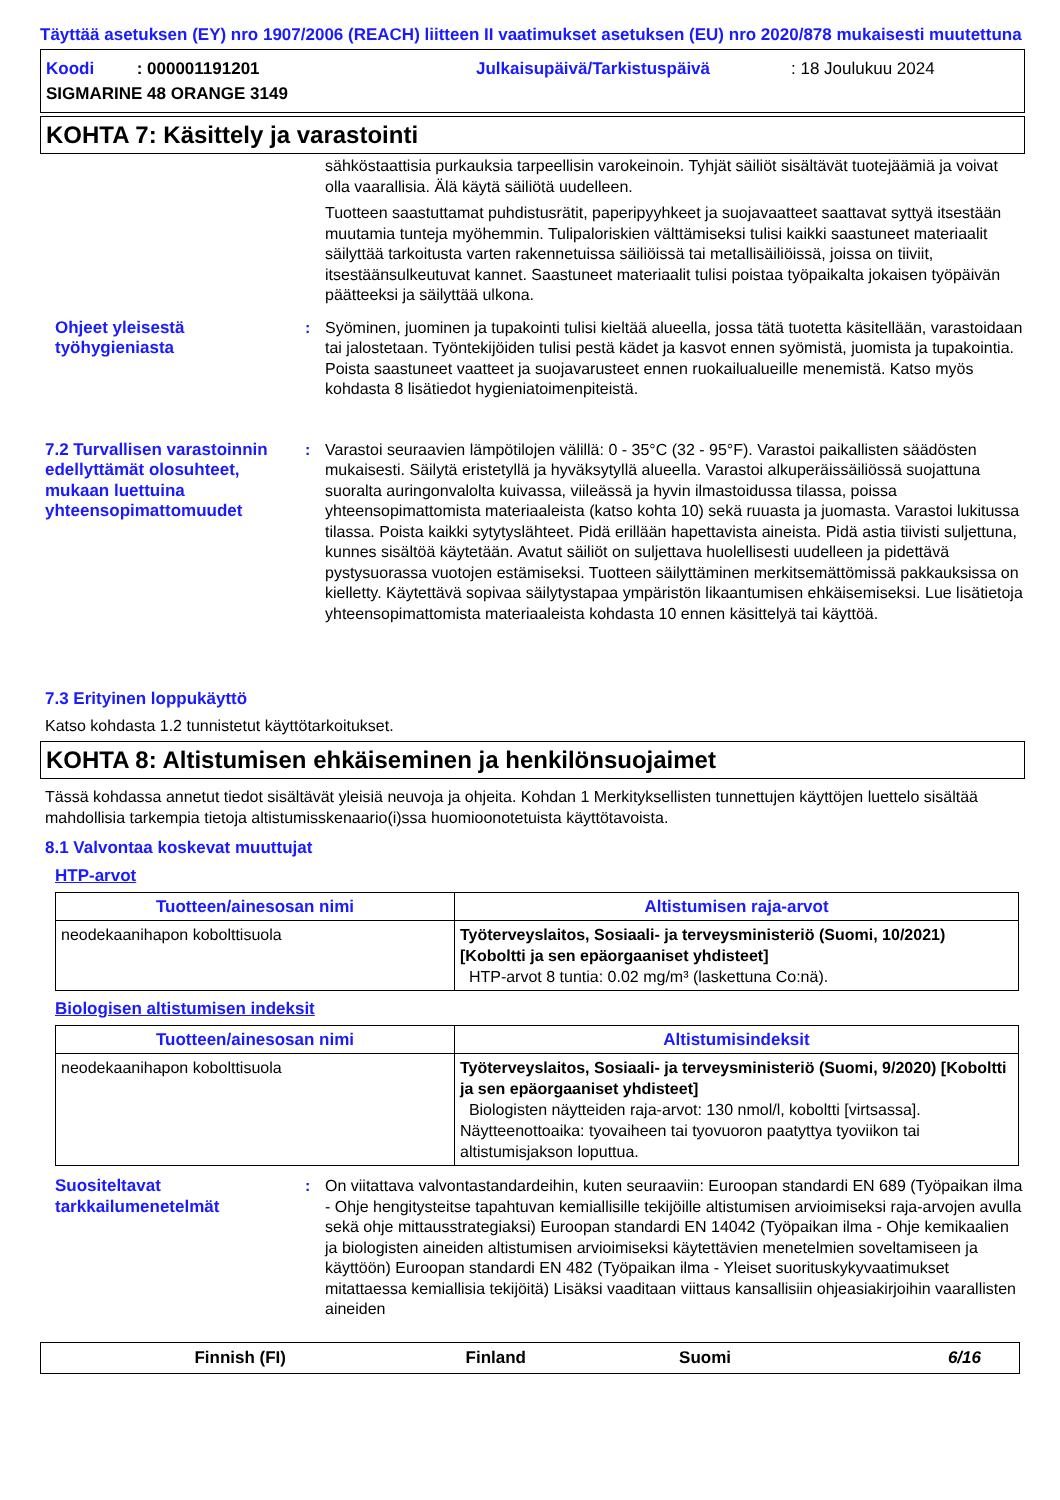Täyttää asetuksen (EY) nro 1907/2006 (REACH) liitteen II vaatimukset asetuksen (EU) nro 2020/878 mukaisesti muutettuna
Koodi : 000001191201 Julkaisupäivä/Tarkistuspäivä: 18 Joulukuu 2024
SIGMARINE 48 ORANGE 3149
KOHTA 7: Käsittely ja varastointi
sähköstaattisia purkauksia tarpeellisin varokeinoin. Tyhjät säiliöt sisältävät tuotejäämiä ja voivat olla vaarallisia. Älä käytä säiliötä uudelleen.
Tuotteen saastuttamat puhdistusrätit, paperipyyhkeet ja suojavaatteet saattavat syttyä itsestään muutamia tunteja myöhemmin. Tulipaloriskien välttämiseksi tulisi kaikki saastuneet materiaalit säilyttää tarkoitusta varten rakennetuissa säiliöissä tai metallisäiliöissä, joissa on tiiviit, itsestäänsulkeutuvat kannet. Saastuneet materiaalit tulisi poistaa työpaikalta jokaisen työpäivän päätteeksi ja säilyttää ulkona.
Ohjeet yleisestä työhygieniasta
: Syöminen, juominen ja tupakointi tulisi kieltää alueella, jossa tätä tuotetta käsitellään, varastoidaan tai jalostetaan. Työntekijöiden tulisi pestä kädet ja kasvot ennen syömistä, juomista ja tupakointia. Poista saastuneet vaatteet ja suojavarusteet ennen ruokailualueille menemistä. Katso myös kohdasta 8 lisätiedot hygieniatoimenpiteistä.
7.2 Turvallisen varastoinnin edellyttämät olosuhteet, mukaan luettuina yhteensopimattomuudet
: Varastoi seuraavien lämpötilojen välillä: 0 - 35°C (32 - 95°F). Varastoi paikallisten säädösten mukaisesti. Säilytä eristetyllä ja hyväksytyllä alueella. Varastoi alkuperäissäiliössä suojattuna suoralta auringonvalolta kuivassa, viileässä ja hyvin ilmastoidussa tilassa, poissa yhteensopimattomista materiaaleista (katso kohta 10) sekä ruuasta ja juomasta. Varastoi lukitussa tilassa. Poista kaikki sytytyslähteet. Pidä erillään hapettavista aineista. Pidä astia tiivisti suljettuna, kunnes sisältöä käytetään. Avatut säiliöt on suljettava huolellisesti uudelleen ja pidettävä pystysuorassa vuotojen estämiseksi. Tuotteen säilyttäminen merkitsemättömissä pakkauksissa on kielletty. Käytettävä sopivaa säilytystapaa ympäristön likaantumisen ehkäisemiseksi. Lue lisätietoja yhteensopimattomista materiaaleista kohdasta 10 ennen käsittelyä tai käyttöä.
7.3 Erityinen loppukäyttö
Katso kohdasta 1.2 tunnistetut käyttötarkoitukset.
KOHTA 8: Altistumisen ehkäiseminen ja henkilönsuojaimet
Tässä kohdassa annetut tiedot sisältävät yleisiä neuvoja ja ohjeita. Kohdan 1 Merkityksellisten tunnettujen käyttöjen luettelo sisältää mahdollisia tarkempia tietoja altistumisskenaario(i)ssa huomioonotetuista käyttötavoista.
8.1 Valvontaa koskevat muuttujat
HTP-arvot
| Tuotteen/ainesosan nimi | Altistumisen raja-arvot |
| --- | --- |
| neodekaanihapon kobolttisuola | Työterveyslaitos, Sosiaali- ja terveysministeriö (Suomi, 10/2021) [Koboltti ja sen epäorgaaniset yhdisteet] HTP-arvot 8 tuntia: 0.02 mg/m³ (laskettuna Co:nä). |
Biologisen altistumisen indeksit
| Tuotteen/ainesosan nimi | Altistumisindeksit |
| --- | --- |
| neodekaanihapon kobolttisuola | Työterveyslaitos, Sosiaali- ja terveysministeriö (Suomi, 9/2020) [Koboltti ja sen epäorgaaniset yhdisteet] Biologisten näytteiden raja-arvot: 130 nmol/l, koboltti [virtsassa]. Näytteenottoaika: tyovaiheen tai tyovuoron paatyttya tyoviikon tai altistumisjakson loputtua. |
Suositeltavat tarkkailumenetelmät
: On viitattava valvontastandardeihin, kuten seuraaviin: Euroopan standardi EN 689 (Työpaikan ilma - Ohje hengitysteitse tapahtuvan kemiallisille tekijöille altistumisen arvioimiseksi raja-arvojen avulla sekä ohje mittausstrategiaksi) Euroopan standardi EN 14042 (Työpaikan ilma - Ohje kemikaalien ja biologisten aineiden altistumisen arvioimiseksi käytettävien menetelmien soveltamiseen ja käyttöön) Euroopan standardi EN 482 (Työpaikan ilma - Yleiset suorituskykyvaatimukset mitattaessa kemiallisia tekijöitä) Lisäksi vaaditaan viittaus kansallisiin ohjeasiakirjoihin vaarallisten aineiden
Finnish (FI) Finland Suomi 6/16